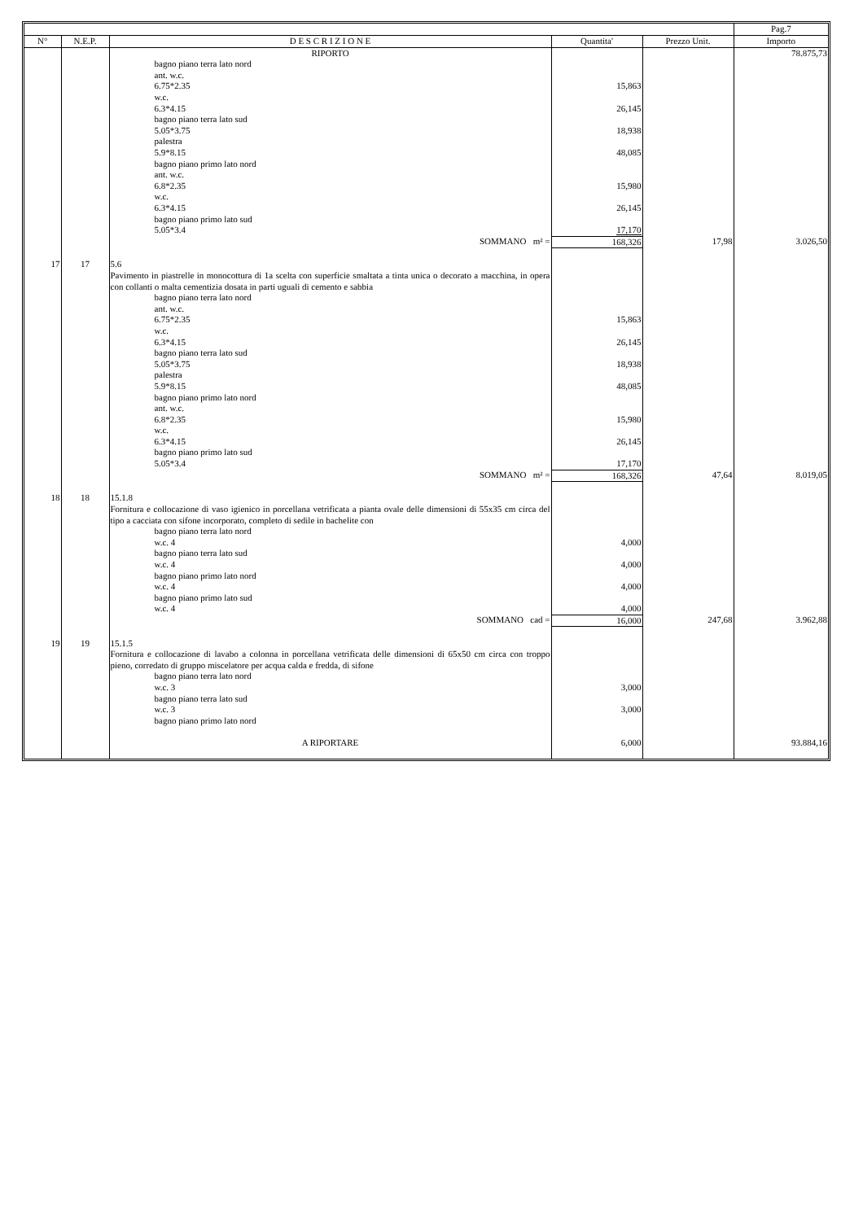| | | | | | Pag.7 |
| --- | --- | --- | --- | --- | --- |
| N° | N.E.P. | D E S C R I Z I O N E | Quantita' | Prezzo Unit. | Importo |
| | | RIPORTO | | | 78.875,73 |
| | | bagno piano terra lato nord ant. w.c. 6.75*2.35 w.c. 6.3*4.15 bagno piano terra lato sud 5.05*3.75 palestra 5.9*8.15 bagno piano primo lato nord ant. w.c. 6.8*2.35 w.c. 6.3*4.15 bagno piano primo lato sud 5.05*3.4 | 15,863 26,145 18,938 48,085 15,980 26,145 17,170 | | |
| | | SOMMANO m² = | 168,326 | 17,98 | 3.026,50 |
| 17 | 17 | 5.6 Pavimento in piastrelle in monocottura di 1a scelta con superficie smaltata a tinta unica o decorato a macchina, in opera con collanti o malta cementizia dosata in parti uguali di cemento e sabbia | | | |
| | | bagno piano terra lato nord ant. w.c. 6.75*2.35 w.c. 6.3*4.15 bagno piano terra lato sud 5.05*3.75 palestra 5.9*8.15 bagno piano primo lato nord ant. w.c. 6.8*2.35 w.c. 6.3*4.15 bagno piano primo lato sud 5.05*3.4 | 15,863 26,145 18,938 48,085 15,980 26,145 17,170 | | |
| | | SOMMANO m² = | 168,326 | 47,64 | 8.019,05 |
| 18 | 18 | 15.1.8 Fornitura e collocazione di vaso igienico in porcellana vetrificata a pianta ovale delle dimensioni di 55x35 cm circa del tipo a cacciata con sifone incorporato, completo di sedile in bachelite con | | | |
| | | bagno piano terra lato nord w.c. 4 bagno piano terra lato sud w.c. 4 bagno piano primo lato nord w.c. 4 bagno piano primo lato sud w.c. 4 | 4,000 4,000 4,000 4,000 | | |
| | | SOMMANO cad = | 16,000 | 247,68 | 3.962,88 |
| 19 | 19 | 15.1.5 Fornitura e collocazione di lavabo a colonna in porcellana vetrificata delle dimensioni di 65x50 cm circa con troppo pieno, corredato di gruppo miscelatore per acqua calda e fredda, di sifone | | | |
| | | bagno piano terra lato nord w.c. 3 bagno piano terra lato sud w.c. 3 bagno piano primo lato nord | 3,000 3,000 | | |
| | | A RIPORTARE | 6,000 | | 93.884,16 |